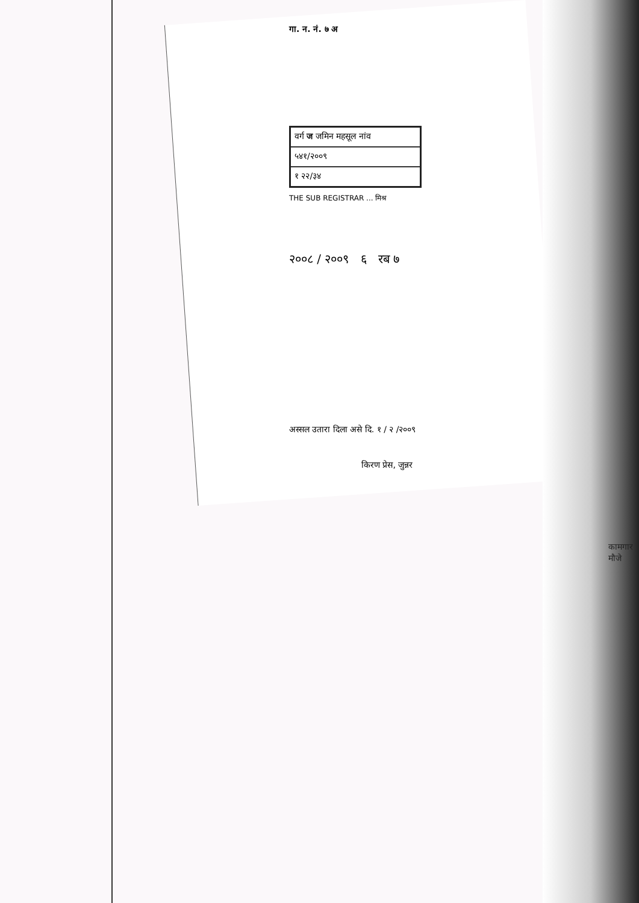गा. न. नं. ७ अ
| वर्ग ज जमिन महसूल नांव |
| ५४१/२००९ |
| १ २२/३४ |
THE SUB REGISTRAR ... मिश्र
२००८ / २००९ ६ रब ७
अस्सल उतारा दिला असे दि. १ / २ /२००९
किरण प्रेस, जुन्नर
कामगार
मौजे